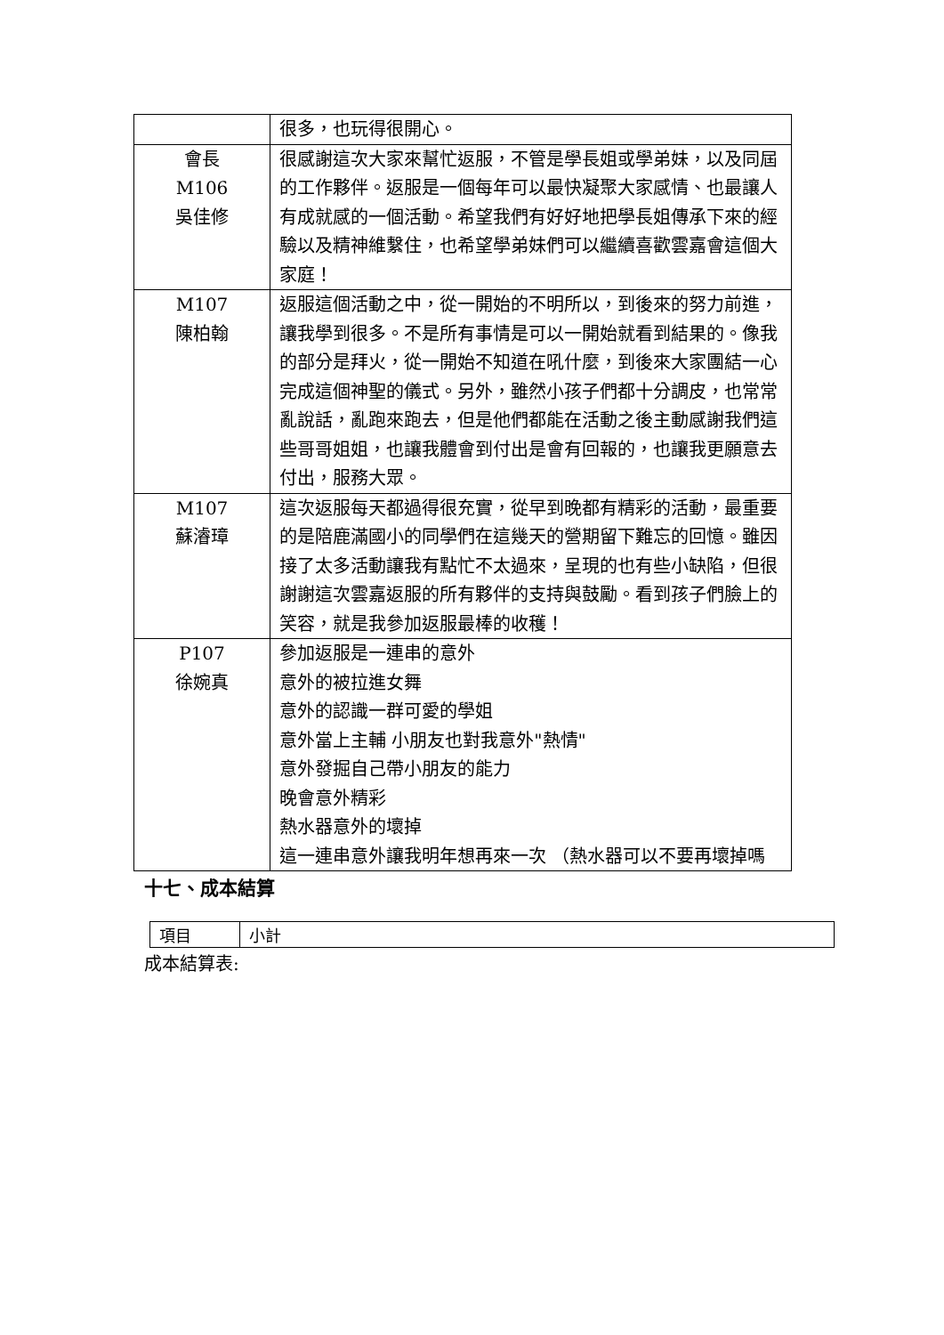| | 很多，也玩得很開心。 |
| 會長 M106 吳佳修 | 很感謝這次大家來幫忙返服，不管是學長姐或學弟妹，以及同屆的工作夥伴。返服是一個每年可以最快凝聚大家感情、也最讓人有成就感的一個活動。希望我們有好好地把學長姐傳承下來的經驗以及精神維繫住，也希望學弟妹們可以繼續喜歡雲嘉會這個大家庭！ |
| M107 陳柏翰 | 返服這個活動之中，從一開始的不明所以，到後來的努力前進，讓我學到很多。不是所有事情是可以一開始就看到結果的。像我的部分是拜火，從一開始不知道在吼什麼，到後來大家團結一心完成這個神聖的儀式。另外，雖然小孩子們都十分調皮，也常常亂說話，亂跑來跑去，但是他們都能在活動之後主動感謝我們這些哥哥姐姐，也讓我體會到付出是會有回報的，也讓我更願意去付出，服務大眾。 |
| M107 蘇濬璋 | 這次返服每天都過得很充實，從早到晚都有精彩的活動，最重要的是陪鹿滿國小的同學們在這幾天的營期留下難忘的回憶。雖因接了太多活動讓我有點忙不太過來，呈現的也有些小缺陷，但很謝謝這次雲嘉返服的所有夥伴的支持與鼓勵。看到孩子們臉上的笑容，就是我參加返服最棒的收穫！ |
| P107 徐婉真 | 參加返服是一連串的意外 意外的被拉進女舞 意外的認識一群可愛的學姐 意外當上主輔 小朋友也對我意外"熱情" 意外發掘自己帶小朋友的能力 晚會意外精彩 熱水器意外的壞掉 這一連串意外讓我明年想再來一次 （熱水器可以不要再壞掉嗎 |
十七、成本結算
| 項目 | 小計 |
成本結算表: